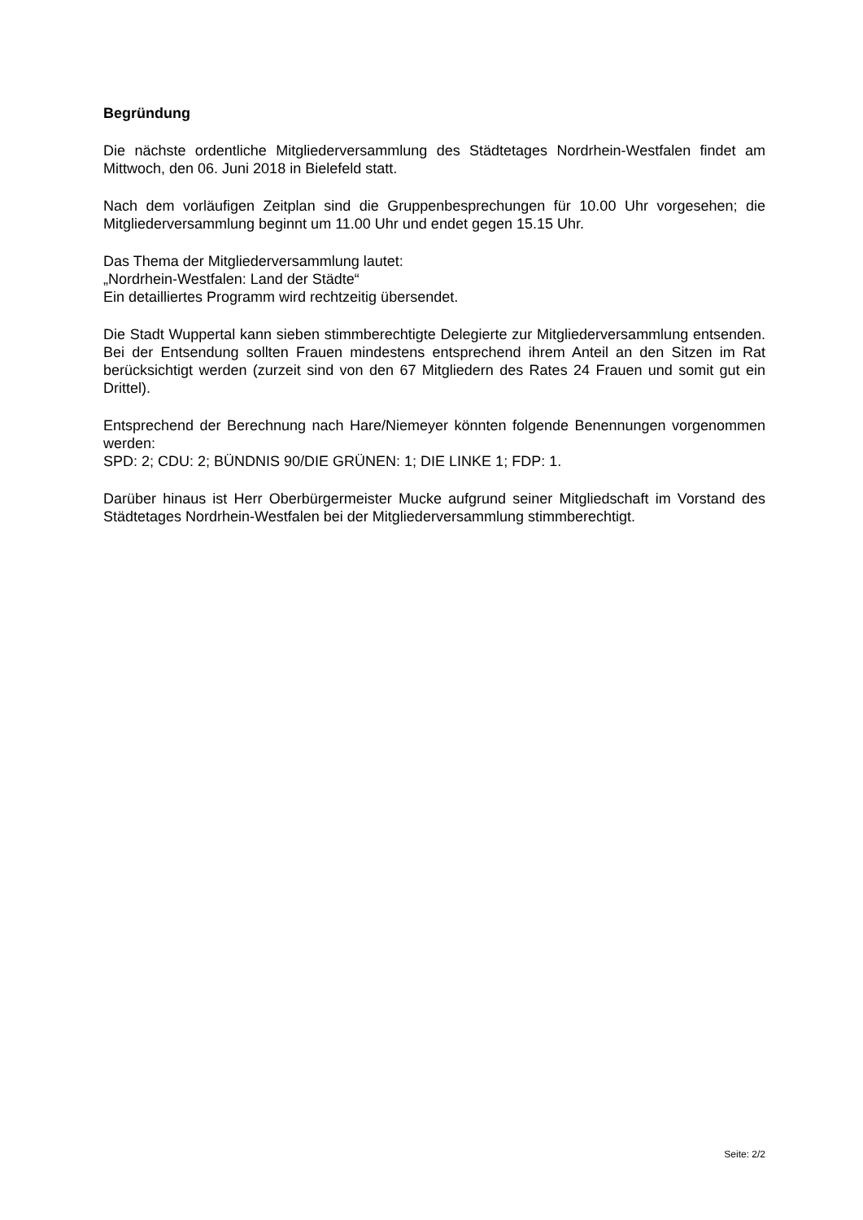Begründung
Die nächste ordentliche Mitgliederversammlung des Städtetages Nordrhein-Westfalen findet am Mittwoch, den 06. Juni 2018 in Bielefeld statt.
Nach dem vorläufigen Zeitplan sind die Gruppenbesprechungen für 10.00 Uhr vorgesehen; die Mitgliederversammlung beginnt um 11.00 Uhr und endet gegen 15.15 Uhr.
Das Thema der Mitgliederversammlung lautet:
„Nordrhein-Westfalen: Land der Städte“
Ein detailliertes Programm wird rechtzeitig übersendet.
Die Stadt Wuppertal kann sieben stimmberechtigte Delegierte zur Mitgliederversammlung entsenden. Bei der Entsendung sollten Frauen mindestens entsprechend ihrem Anteil an den Sitzen im Rat berücksichtigt werden (zurzeit sind von den 67 Mitgliedern des Rates 24 Frauen und somit gut ein Drittel).
Entsprechend der Berechnung nach Hare/Niemeyer könnten folgende Benennungen vorgenommen werden:
SPD: 2; CDU: 2; BÜNDNIS 90/DIE GRÜNEN: 1; DIE LINKE 1; FDP: 1.
Darüber hinaus ist Herr Oberbürgermeister Mucke aufgrund seiner Mitgliedschaft im Vorstand des Städtetages Nordrhein-Westfalen bei der Mitgliederversammlung stimmberechtigt.
Seite: 2/2